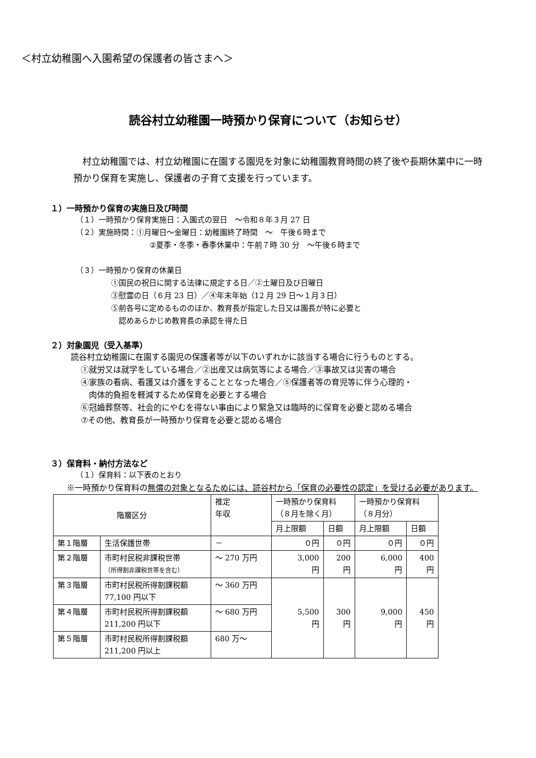＜村立幼稚園へ入園希望の保護者の皆さまへ＞
読谷村立幼稚園一時預かり保育について（お知らせ）
　村立幼稚園では、村立幼稚園に在園する園児を対象に幼稚園教育時間の終了後や長期休業中に一時預かり保育を実施し、保護者の子育て支援を行っています。
１）一時預かり保育の実施日及び時間
（１）一時預かり保育実施日：入園式の翌日　～令和８年３月 27 日
（２）実施時間：①月曜日～金曜日：幼稚園終了時間　～　午後６時まで
②夏季・冬季・春季休業中：午前７時 30 分　～午後６時まで
（３）一時預かり保育の休業日
①国民の祝日に関する法律に規定する日／②土曜日及び日曜日
③慰霊の日（６月 23 日）／④年末年始（12 月 29 日～１月３日）
⑤前各号に定めるもののほか、教育長が指定した日又は園長が特に必要と
　認めあらかじめ教育長の承認を得た日
２）対象園児（受入基準）
読谷村立幼稚園に在園する園児の保護者等が以下のいずれかに該当する場合に行うものとする。
①就労又は就学をしている場合／②出産又は病気等による場合／③事故又は災害の場合
④家族の看病、看護又は介護をすることとなった場合／⑤保護者等の育児等に伴う心理的・
　肉体的負担を軽減するため保育を必要とする場合
⑥冠婚葬祭等、社会的にやむを得ない事由により緊急又は臨時的に保育を必要と認める場合
⑦その他、教育長が一時預かり保育を必要と認める場合
３）保育料・納付方法など
（１）保育料：以下表のとおり
　　※一時預かり保育料の無償の対象となるためには、読谷村から「保育の必要性の認定」を受ける必要があります。
| 階層区分 | | 推定 年収 | 一時預かり保育料 （８月を除く月） | | 一時預かり保育料 （８月分） | |
| | | | 月上限額 | 日額 | 月上限額 | 日額 |
| 第１階層 | 生活保護世帯 | － | ０円 | ０円 | ０円 | ０円 |
| 第２階層 | 市町村民税非課税世帯 （所得割非課税世帯を含む） | ～ 270 万円 | 3,000 円 | 200 円 | 6,000 円 | 400 円 |
| 第３階層 | 市町村民税所得割課税額 77,100 円以下 | ～ 360 万円 | 5,500 円 | 300 円 | 9,000 円 | 450 円 |
| 第４階層 | 市町村民税所得割課税額 211,200 円以下 | ～ 680 万円 | | | | |
| 第５階層 | 市町村民税所得割課税額 211,200 円以上 | 680 万～ | | | | |